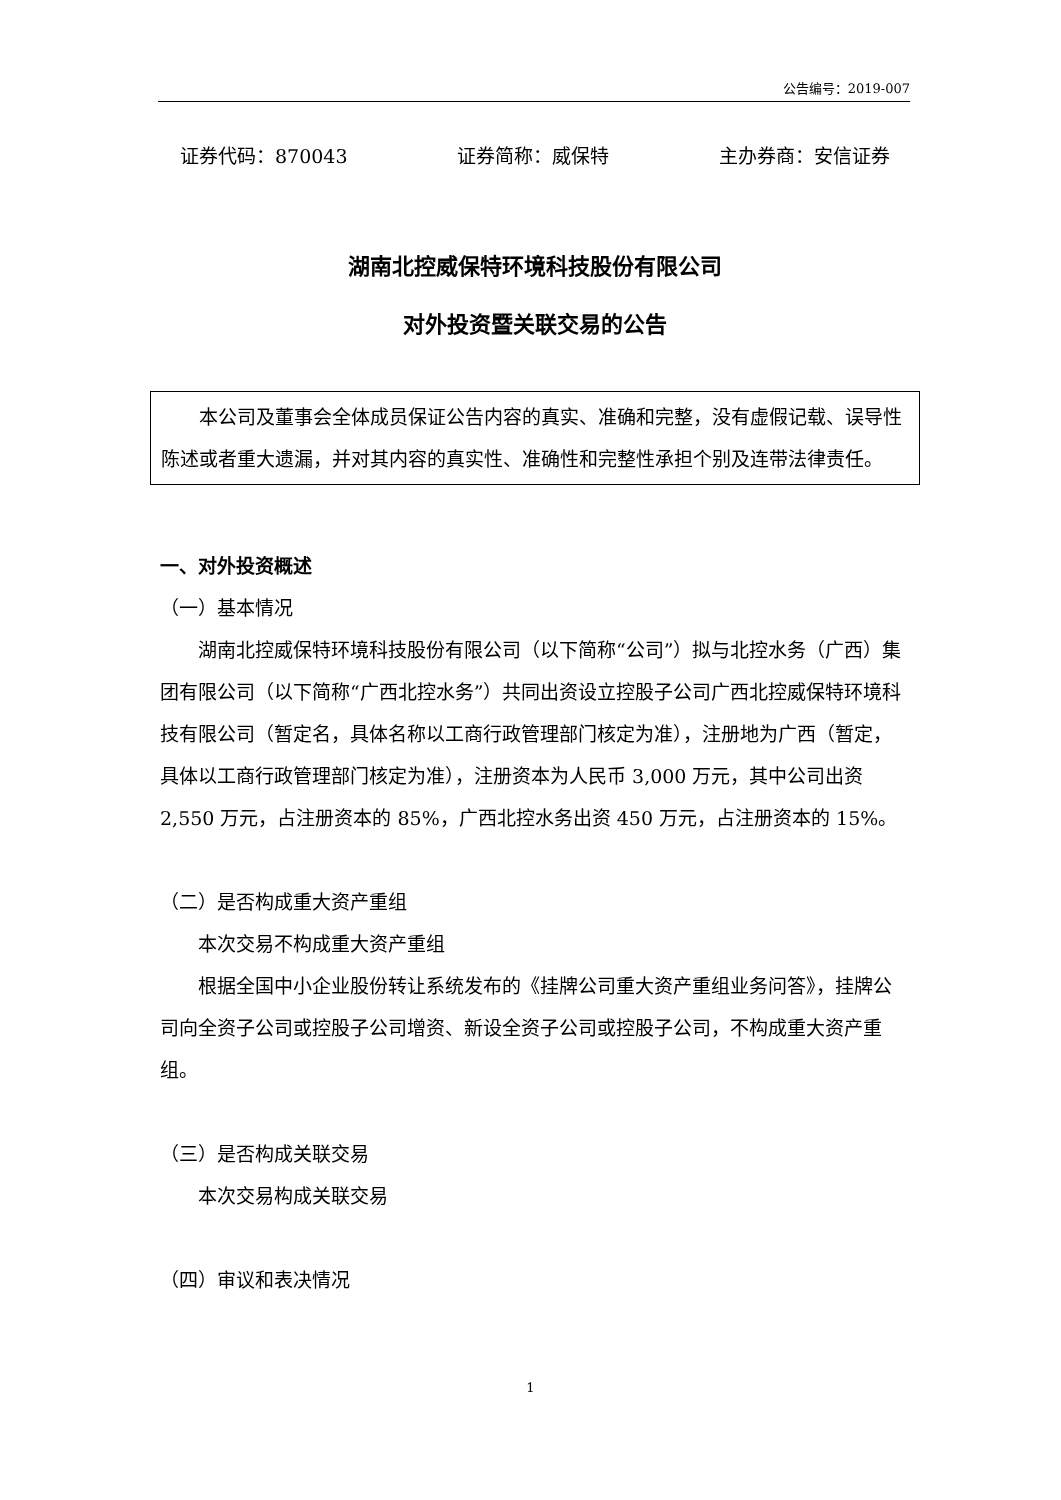公告编号：2019-007
证券代码：870043 证券简称：威保特 主办券商：安信证券
湖南北控威保特环境科技股份有限公司
对外投资暨关联交易的公告
本公司及董事会全体成员保证公告内容的真实、准确和完整，没有虚假记载、误导性陈述或者重大遗漏，并对其内容的真实性、准确性和完整性承担个别及连带法律责任。
一、对外投资概述
（一）基本情况
湖南北控威保特环境科技股份有限公司（以下简称“公司”）拟与北控水务（广西）集团有限公司（以下简称“广西北控水务”）共同出资设立控股子公司广西北控威保特环境科技有限公司（暂定名，具体名称以工商行政管理部门核定为准），注册地为广西（暂定，具体以工商行政管理部门核定为准），注册资本为人民币 3,000 万元，其中公司出资 2,550 万元，占注册资本的 85%，广西北控水务出资 450 万元，占注册资本的 15%。
（二）是否构成重大资产重组
本次交易不构成重大资产重组
根据全国中小企业股份转让系统发布的《挂牌公司重大资产重组业务问答》，挂牌公司向全资子公司或控股子公司增资、新设全资子公司或控股子公司，不构成重大资产重组。
（三）是否构成关联交易
本次交易构成关联交易
（四）审议和表决情况
1